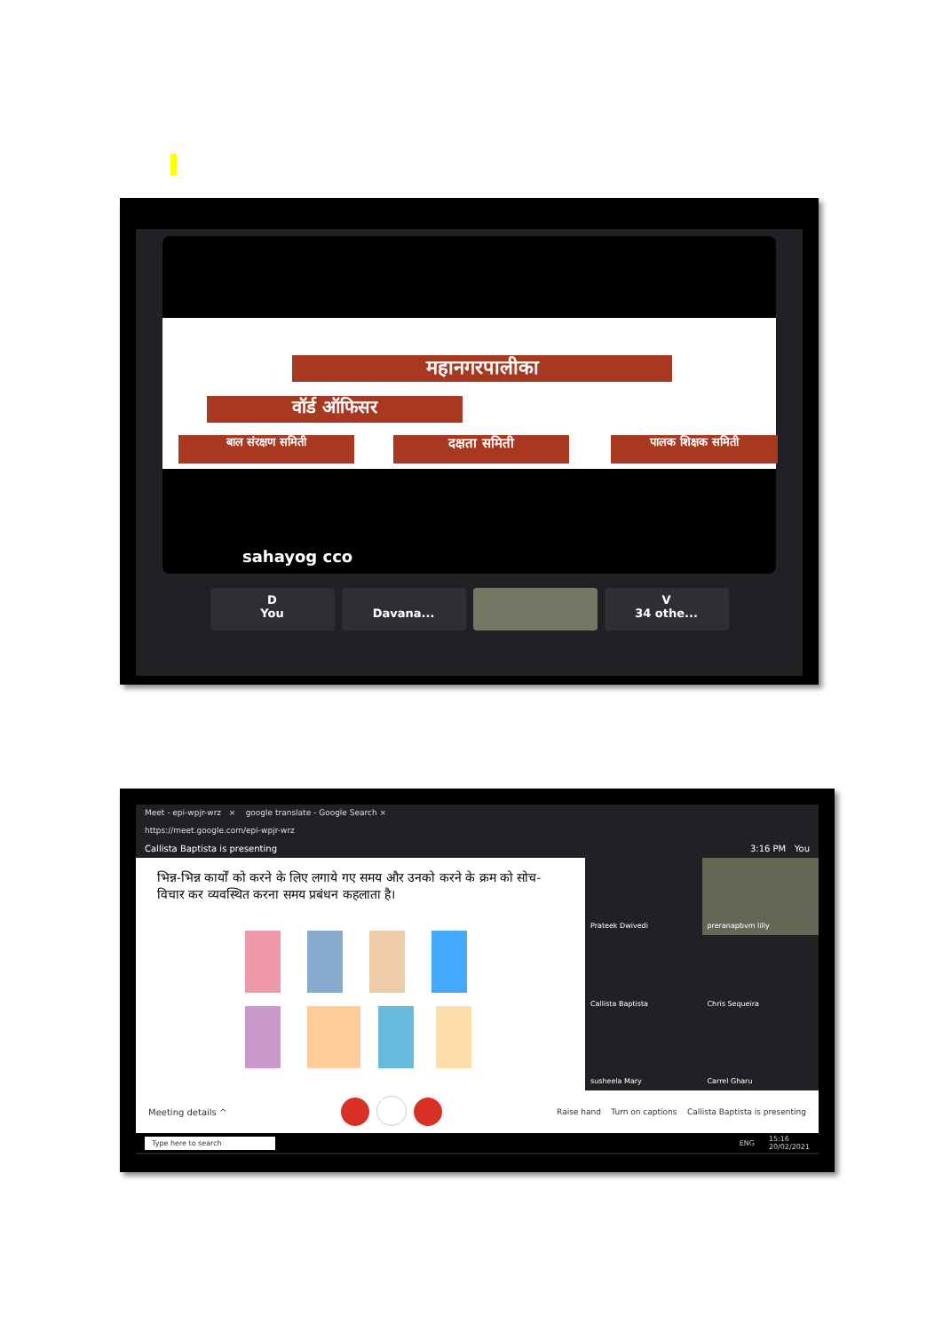महानगरपालीका
वॉर्ड ऑफिसर
बाल संरक्षण समिती दक्षता समिती पालक शिक्षक समिती
sahayog cco
D
You
Davana... V
34 othe...
Meet - epi-wpjr-wrz × google translate - Google Search ×
https://meet.google.com/epi-wpjr-wrz
Callista Baptista is presenting 3:16 PM You
भिन्न-भिन्न कार्यों को करने के लिए लगाये गए समय और उनको करने के क्रम को सोच-विचार कर व्यवस्थित करना समय प्रबंधन कहलाता है।
Prateek Dwivedi
preranapbvm lilly
Callista Baptista
Chris Sequeira
susheela Mary
Carrel Gharu
Meeting details ^ Raise hand Turn on captions Callista Baptista is presenting
Type here to search ENG 15:16
20/02/2021